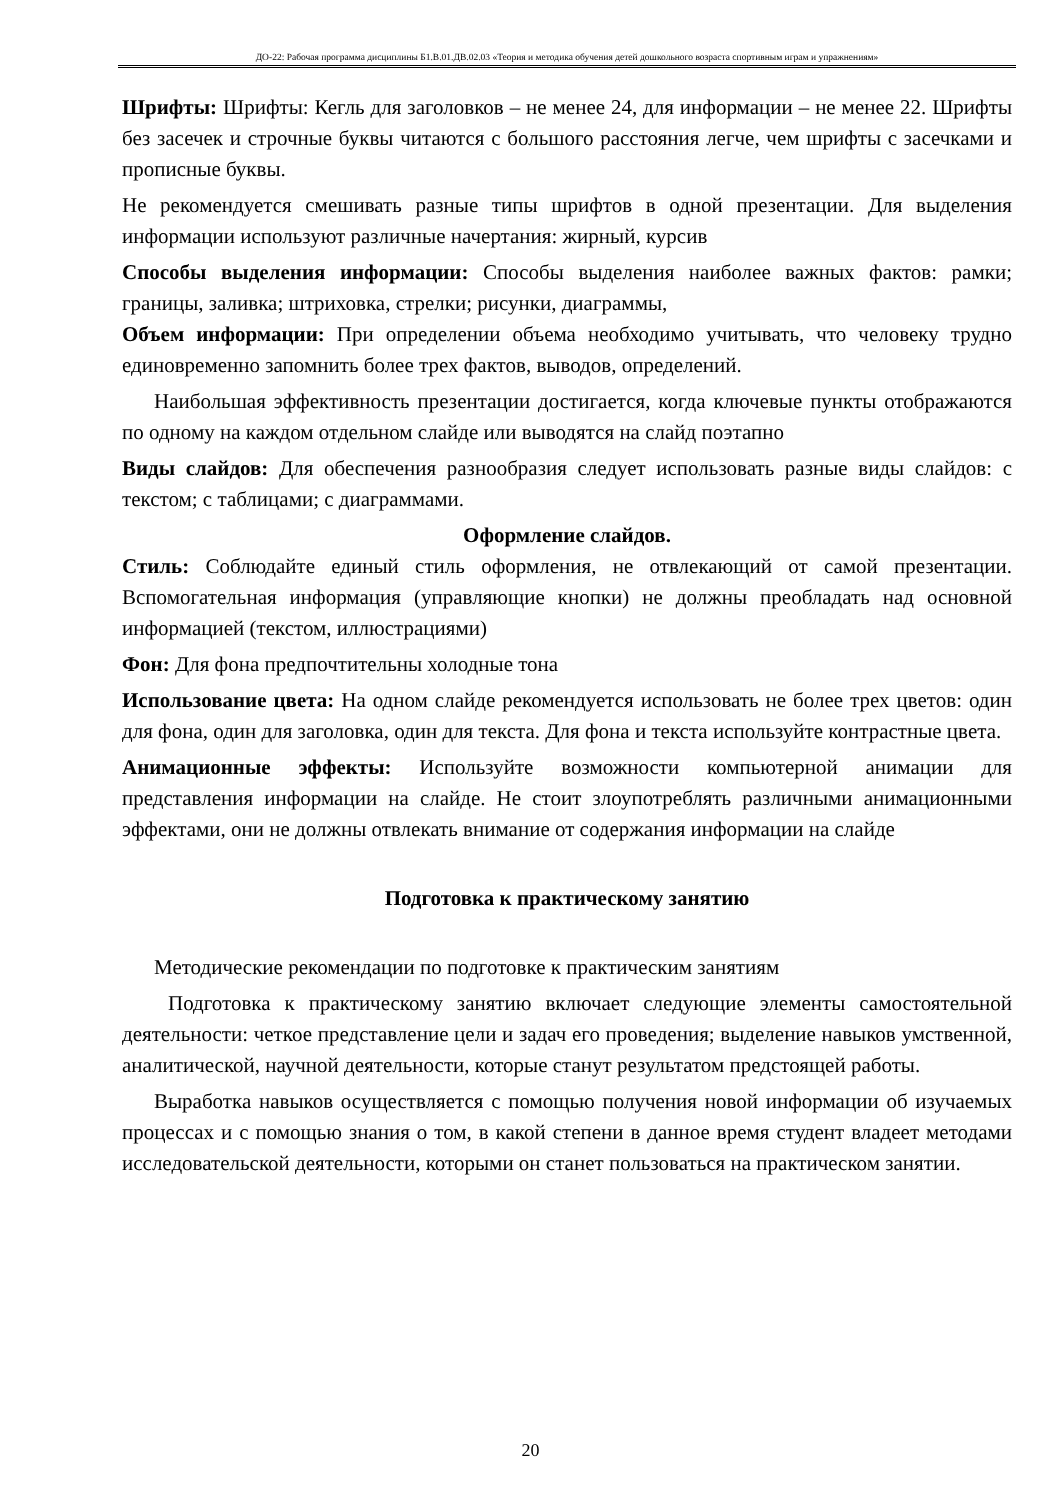ДО-22: Рабочая программа дисциплины Б1.В.01.ДВ.02.03 «Теория и методика обучения детей дошкольного возраста спортивным играм и упражнениям»
Шрифты: Шрифты: Кегль для заголовков – не менее 24, для информации – не менее 22. Шрифты без засечек и строчные буквы читаются с большого расстояния легче, чем шрифты с засечками и прописные буквы.
Не рекомендуется смешивать разные типы шрифтов в одной презентации. Для выделения информации используют различные начертания: жирный, курсив
Способы выделения информации: Способы выделения наиболее важных фактов: рамки; границы, заливка; штриховка, стрелки; рисунки, диаграммы,
Объем информации: При определении объема необходимо учитывать, что человеку трудно единовременно запомнить более трех фактов, выводов, определений.
Наибольшая эффективность презентации достигается, когда ключевые пункты отображаются по одному на каждом отдельном слайде или выводятся на слайд поэтапно
Виды слайдов: Для обеспечения разнообразия следует использовать разные виды слайдов: с текстом; с таблицами; с диаграммами.
Оформление слайдов.
Стиль: Соблюдайте единый стиль оформления, не отвлекающий от самой презентации. Вспомогательная информация (управляющие кнопки) не должны преобладать над основной информацией (текстом, иллюстрациями)
Фон: Для фона предпочтительны холодные тона
Использование цвета: На одном слайде рекомендуется использовать не более трех цветов: один для фона, один для заголовка, один для текста. Для фона и текста используйте контрастные цвета.
Анимационные эффекты: Используйте возможности компьютерной анимации для представления информации на слайде. Не стоит злоупотреблять различными анимационными эффектами, они не должны отвлекать внимание от содержания информации на слайде
Подготовка к практическому занятию
Методические рекомендации по подготовке к практическим занятиям
Подготовка к практическому занятию включает следующие элементы самостоятельной деятельности: четкое представление цели и задач его проведения; выделение навыков умственной, аналитической, научной деятельности, которые станут результатом предстоящей работы.
Выработка навыков осуществляется с помощью получения новой информации об изучаемых процессах и с помощью знания о том, в какой степени в данное время студент владеет методами исследовательской деятельности, которыми он станет пользоваться на практическом занятии.
20